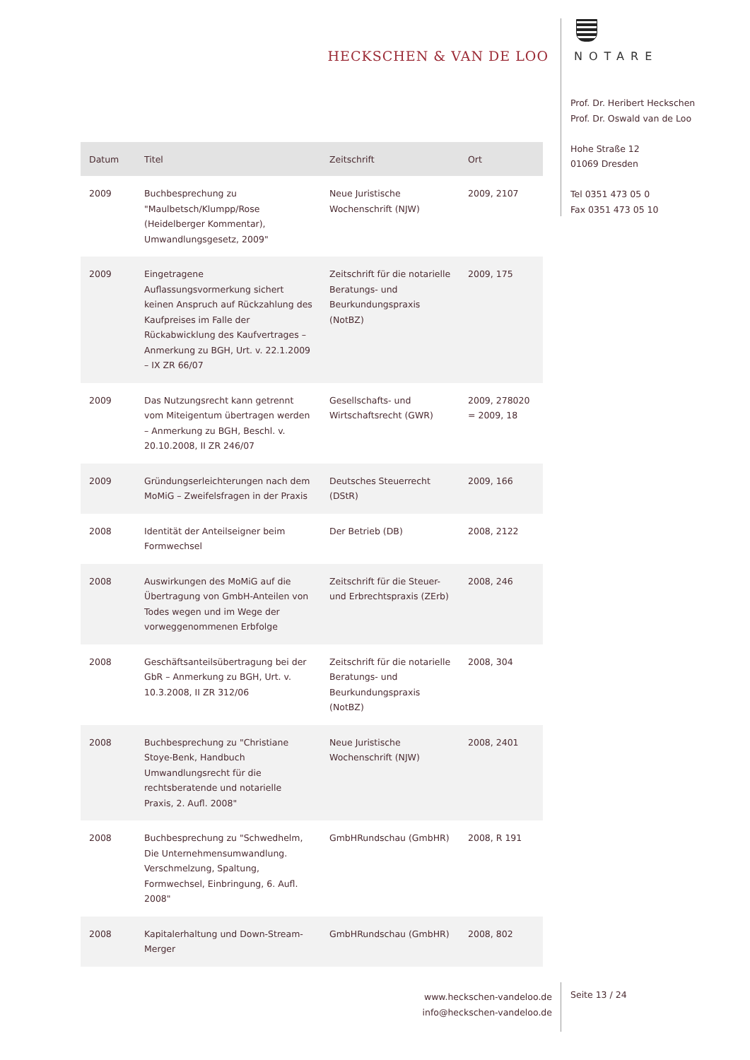HECKSCHEN & VAN DE LOO NOTARE
Prof. Dr. Heribert Heckschen
Prof. Dr. Oswald van de Loo
Hohe Straße 12
01069 Dresden
Tel 0351 473 05 0
Fax 0351 473 05 10
| Datum | Titel | Zeitschrift | Ort |
| --- | --- | --- | --- |
| 2009 | Buchbesprechung zu "Maulbetsch/Klumpp/Rose (Heidelberger Kommentar), Umwandlungsgesetz, 2009" | Neue Juristische Wochenschrift (NJW) | 2009, 2107 |
| 2009 | Eingetragene Auflassungsvormerkung sichert keinen Anspruch auf Rückzahlung des Kaufpreises im Falle der Rückabwicklung des Kaufvertrages – Anmerkung zu BGH, Urt. v. 22.1.2009 – IX ZR 66/07 | Zeitschrift für die notarielle Beratungs- und Beurkundungspraxis (NotBZ) | 2009, 175 |
| 2009 | Das Nutzungsrecht kann getrennt vom Miteigentum übertragen werden – Anmerkung zu BGH, Beschl. v. 20.10.2008, II ZR 246/07 | Gesellschafts- und Wirtschaftsrecht (GWR) | 2009, 278020 = 2009, 18 |
| 2009 | Gründungserleichterungen nach dem MoMiG – Zweifelsfragen in der Praxis | Deutsches Steuerrecht (DStR) | 2009, 166 |
| 2008 | Identität der Anteilseigner beim Formwechsel | Der Betrieb (DB) | 2008, 2122 |
| 2008 | Auswirkungen des MoMiG auf die Übertragung von GmbH-Anteilen von Todes wegen und im Wege der vorweggenommenen Erbfolge | Zeitschrift für die Steuer- und Erbrechtspraxis (ZErb) | 2008, 246 |
| 2008 | Geschäftsanteilsübertragung bei der GbR – Anmerkung zu BGH, Urt. v. 10.3.2008, II ZR 312/06 | Zeitschrift für die notarielle Beratungs- und Beurkundungspraxis (NotBZ) | 2008, 304 |
| 2008 | Buchbesprechung zu "Christiane Stoye-Benk, Handbuch Umwandlungsrecht für die rechtsberatende und notarielle Praxis, 2. Aufl. 2008" | Neue Juristische Wochenschrift (NJW) | 2008, 2401 |
| 2008 | Buchbesprechung zu "Schwedhelm, Die Unternehmensumwandlung. Verschmelzung, Spaltung, Formwechsel, Einbringung, 6. Aufl. 2008" | GmbHRundschau (GmbHR) | 2008, R 191 |
| 2008 | Kapitalerhaltung und Down-Stream-Merger | GmbHRundschau (GmbHR) | 2008, 802 |
www.heckschen-vandeloo.de
info@heckschen-vandeloo.de
Seite 13 / 24